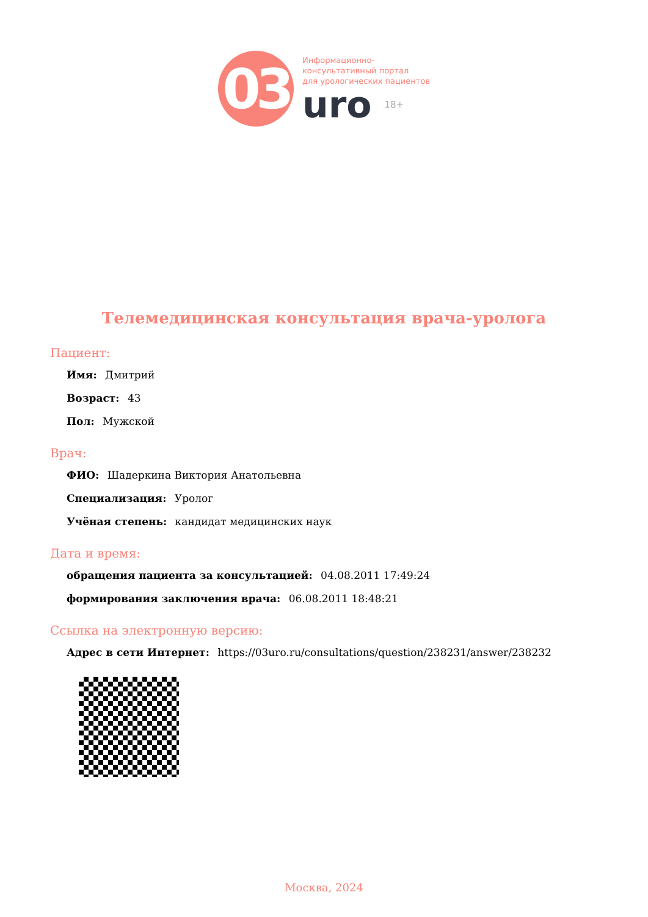03
Информационно-
консультативный портал
для урологических пациентов
uro 18+
Телемедицинская консультация врача-уролога
Пациент:
Имя: Дмитрий
Возраст: 43
Пол: Мужской
Врач:
ФИО: Шадеркина Виктория Анатольевна
Специализация: Уролог
Учёная степень: кандидат медицинских наук
Дата и время:
обращения пациента за консультацией: 04.08.2011 17:49:24
формирования заключения врача: 06.08.2011 18:48:21
Ссылка на электронную версию:
Адрес в сети Интернет: https://03uro.ru/consultations/question/238231/answer/238232
Москва, 2024